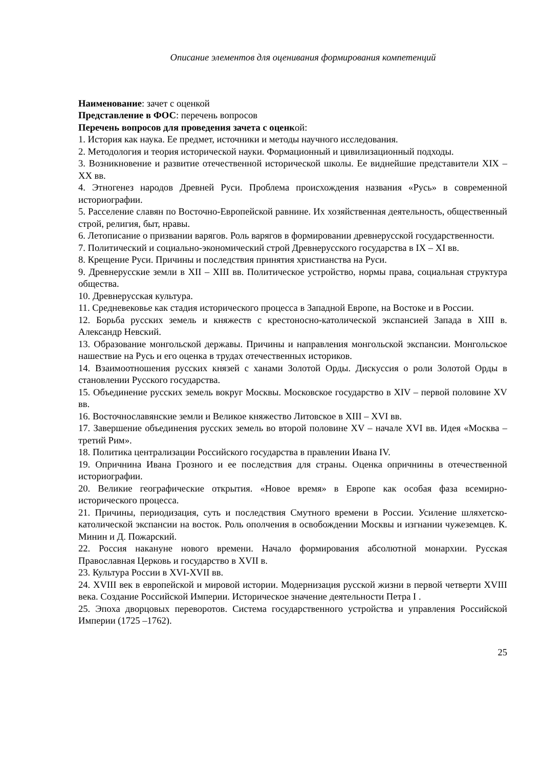Описание элементов для оценивания формирования компетенций
Наименование: зачет с оценкой
Представление в ФОС: перечень вопросов
Перечень вопросов для проведения зачета с оценкой:
1. История как наука. Ее предмет, источники и методы научного исследования.
2. Методология и теория исторической науки. Формационный и цивилизационный подходы.
3. Возникновение и развитие отечественной исторической школы. Ее виднейшие представители XIX – XX вв.
4. Этногенез народов Древней Руси. Проблема происхождения названия «Русь» в современной историографии.
5. Расселение славян по Восточно-Европейской равнине. Их хозяйственная деятельность, общественный строй, религия, быт, нравы.
6. Летописание о призвании варягов. Роль варягов в формировании древнерусской государственности.
7. Политический и социально-экономический строй Древнерусского государства в IX – XI вв.
8. Крещение Руси. Причины и последствия принятия христианства на Руси.
9. Древнерусские земли в XII – XIII вв. Политическое устройство, нормы права, социальная структура общества.
10. Древнерусская культура.
11. Средневековье как стадия исторического процесса в Западной Европе, на Востоке и в России.
12. Борьба русских земель и княжеств с крестоносно-католической экспансией Запада в XIII в. Александр Невский.
13. Образование монгольской державы. Причины и направления монгольской экспансии. Монгольское нашествие на Русь и его оценка в трудах отечественных историков.
14. Взаимоотношения русских князей с ханами Золотой Орды. Дискуссия о роли Золотой Орды в становлении Русского государства.
15. Объединение русских земель вокруг Москвы. Московское государство в XIV – первой половине XV вв.
16. Восточнославянские земли и Великое княжество Литовское в XIII – XVI вв.
17. Завершение объединения русских земель во второй половине XV – начале XVI вв. Идея «Москва – третий Рим».
18. Политика централизации Российского государства в правлении Ивана IV.
19. Опричнина Ивана Грозного и ее последствия для страны. Оценка опричнины в отечественной историографии.
20. Великие географические открытия. «Новое время» в Европе как особая фаза всемирно-исторического процесса.
21. Причины, периодизация, суть и последствия Смутного времени в России. Усиление шляхетско-католической экспансии на восток. Роль ополчения в освобождении Москвы и изгнании чужеземцев. К. Минин и Д. Пожарский.
22. Россия накануне нового времени. Начало формирования абсолютной монархии. Русская Православная Церковь и государство в XVII в.
23. Культура России в XVI-XVII вв.
24. XVIII век в европейской и мировой истории. Модернизация русской жизни в первой четверти XVIII века. Создание Российской Империи. Историческое значение деятельности Петра I .
25. Эпоха дворцовых переворотов. Система государственного устройства и управления Российской Империи (1725 –1762).
25